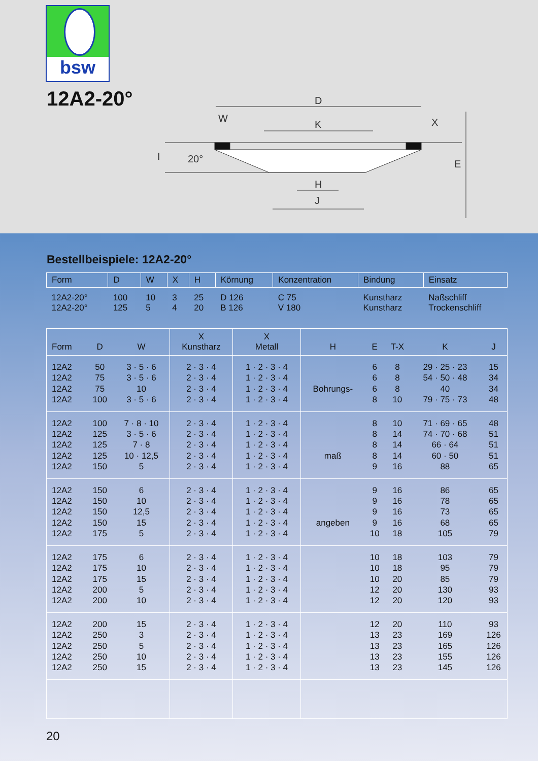bsw
12A2-20°
D
W
K
X
20°
H
J
E
I
Bestellbeispiele: 12A2-20°
| Form | D | W | X | H | Körnung | Konzentration | Bindung | Einsatz |
| --- | --- | --- | --- | --- | --- | --- | --- | --- |
| 12A2-20° 12A2-20° | 100 125 | 10 5 | 3 4 | 25 20 | D 126 B 126 | C 75 V 180 | Kunstharz Kunstharz | Naßschliff Trockenschliff |
| Form | D | W | X Kunstharz | X Metall | H | E | T-X | K | J |
| --- | --- | --- | --- | --- | --- | --- | --- | --- | --- |
| 12A2 12A2 12A2 12A2 | 50 75 75 100 | 3 · 5 · 6 3 · 5 · 6 10 3 · 5 · 6 | 2 · 3 · 4 2 · 3 · 4 2 · 3 · 4 2 · 3 · 4 | 1 · 2 · 3 · 4 1 · 2 · 3 · 4 1 · 2 · 3 · 4 1 · 2 · 3 · 4 | Bohrungs- | 6 6 6 8 | 8 8 8 10 | 29 · 25 · 23 54 · 50 · 48 40 79 · 75 · 73 | 15 34 34 48 |
| 12A2 12A2 12A2 12A2 12A2 | 100 125 125 125 150 | 7 · 8 · 10 3 · 5 · 6 7 · 8 10 · 12,5 5 | 2 · 3 · 4 2 · 3 · 4 2 · 3 · 4 2 · 3 · 4 2 · 3 · 4 | 1 · 2 · 3 · 4 1 · 2 · 3 · 4 1 · 2 · 3 · 4 1 · 2 · 3 · 4 1 · 2 · 3 · 4 | maß | 8 8 8 8 9 | 10 14 14 14 16 | 71 · 69 · 65 74 · 70 · 68 66 · 64 60 · 50 88 | 48 51 51 51 65 |
| 12A2 12A2 12A2 12A2 12A2 | 150 150 150 150 175 | 6 10 12,5 15 5 | 2 · 3 · 4 2 · 3 · 4 2 · 3 · 4 2 · 3 · 4 2 · 3 · 4 | 1 · 2 · 3 · 4 1 · 2 · 3 · 4 1 · 2 · 3 · 4 1 · 2 · 3 · 4 1 · 2 · 3 · 4 | angeben | 9 9 9 9 10 | 16 16 16 16 18 | 86 78 73 68 105 | 65 65 65 65 79 |
| 12A2 12A2 12A2 12A2 12A2 | 175 175 175 200 200 | 6 10 15 5 10 | 2 · 3 · 4 2 · 3 · 4 2 · 3 · 4 2 · 3 · 4 2 · 3 · 4 | 1 · 2 · 3 · 4 1 · 2 · 3 · 4 1 · 2 · 3 · 4 1 · 2 · 3 · 4 1 · 2 · 3 · 4 | | 10 10 10 12 12 | 18 18 20 20 20 | 103 95 85 130 120 | 79 79 79 93 93 |
| 12A2 12A2 12A2 12A2 12A2 | 200 250 250 250 250 | 15 3 5 10 15 | 2 · 3 · 4 2 · 3 · 4 2 · 3 · 4 2 · 3 · 4 2 · 3 · 4 | 1 · 2 · 3 · 4 1 · 2 · 3 · 4 1 · 2 · 3 · 4 1 · 2 · 3 · 4 1 · 2 · 3 · 4 | | 12 13 13 13 13 | 20 23 23 23 23 | 110 169 165 155 145 | 93 126 126 126 126 |
20